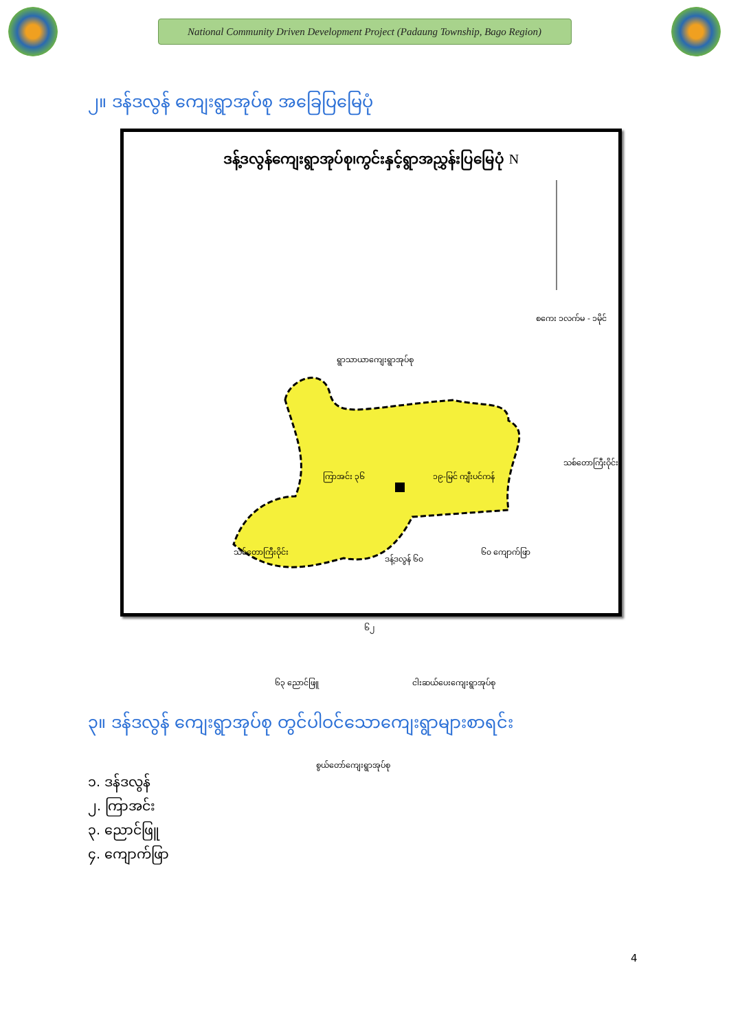National Community Driven Development Project (Padaung Township, Bago Region)
၂။ ဒန်ဒလွန် ကျေးရွာအုပ်စု အခြေပြမြေပုံ
ဒန့်ဒလွန်ကျေးရွာအုပ်စု၊ကွင်းနှင့်ရွာအညွှန်းပြမြေပုံ N
ရွာသာယာကျေးရွာအုပ်စု
စကေး ၁လက်မ - ၁မိုင်
သစ်တောကြီးဝိုင်း
သစ်တောကြီးဝိုင်း
ကြာအင်း ၃၆ ၁၉-မြင် ကျီးပင်ကန်
ဒန့်ဒလွန် ၆၀
၆၀ ကျောက်ဖြာ
၆၂
၆၃ ညောင်ဖြူ ငါးဆယ်ပေးကျေးရွာအုပ်စု
စွယ်တော်ကျေးရွာအုပ်စု
၃။ ဒန်ဒလွန် ကျေးရွာအုပ်စု တွင်ပါဝင်သောကျေးရွာများစာရင်း
၁. ဒန်ဒလွန်
၂. ကြာအင်း
၃. ညောင်ဖြူ
၄. ကျောက်ဖြာ
4